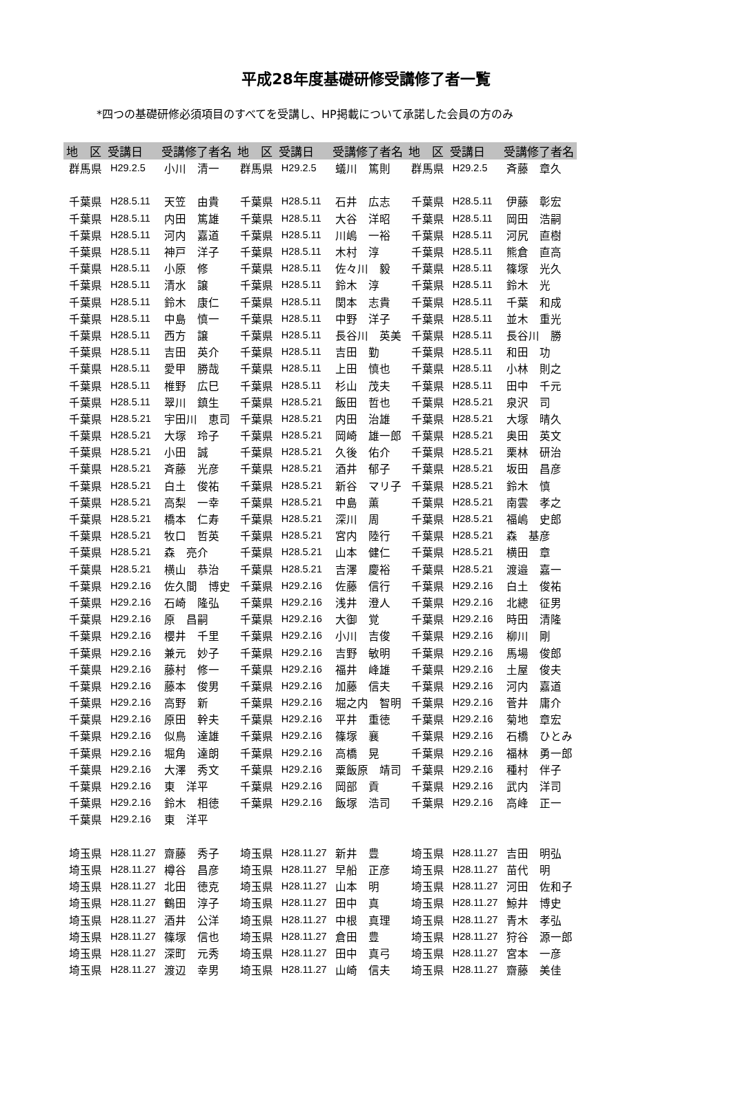平成28年度基礎研修受講修了者一覧
*四つの基礎研修必須項目のすべてを受講し、HP掲載について承諾した会員の方のみ
| 地 区 | 受講日 | 受講修了者名 | 地 区 | 受講日 | 受講修了者名 | 地 区 | 受講日 | 受講修了者名 |
| --- | --- | --- | --- | --- | --- | --- | --- | --- |
| 群馬県 | H29.2.5 | 小川 清一 | 群馬県 | H29.2.5 | 蟻川 篤則 | 群馬県 | H29.2.5 | 斉藤 章久 |
| 千葉県 | H28.5.11 | 天笠 由貴 | 千葉県 | H28.5.11 | 石井 広志 | 千葉県 | H28.5.11 | 伊藤 彰宏 |
| 千葉県 | H28.5.11 | 内田 篤雄 | 千葉県 | H28.5.11 | 大谷 洋昭 | 千葉県 | H28.5.11 | 岡田 浩嗣 |
| 千葉県 | H28.5.11 | 河内 嘉道 | 千葉県 | H28.5.11 | 川嶋 一裕 | 千葉県 | H28.5.11 | 河尻 直樹 |
| 千葉県 | H28.5.11 | 神戸 洋子 | 千葉県 | H28.5.11 | 木村 淳 | 千葉県 | H28.5.11 | 熊倉 直高 |
| 千葉県 | H28.5.11 | 小原 修 | 千葉県 | H28.5.11 | 佐々川 毅 | 千葉県 | H28.5.11 | 篠塚 光久 |
| 千葉県 | H28.5.11 | 清水 譲 | 千葉県 | H28.5.11 | 鈴木 淳 | 千葉県 | H28.5.11 | 鈴木 光 |
| 千葉県 | H28.5.11 | 鈴木 康仁 | 千葉県 | H28.5.11 | 関本 志貴 | 千葉県 | H28.5.11 | 千葉 和成 |
| 千葉県 | H28.5.11 | 中島 慎一 | 千葉県 | H28.5.11 | 中野 洋子 | 千葉県 | H28.5.11 | 並木 重光 |
| 千葉県 | H28.5.11 | 西方 譲 | 千葉県 | H28.5.11 | 長谷川 英美 | 千葉県 | H28.5.11 | 長谷川 勝 |
| 千葉県 | H28.5.11 | 吉田 英介 | 千葉県 | H28.5.11 | 吉田 勤 | 千葉県 | H28.5.11 | 和田 功 |
| 千葉県 | H28.5.11 | 愛甲 勝哉 | 千葉県 | H28.5.11 | 上田 慎也 | 千葉県 | H28.5.11 | 小林 則之 |
| 千葉県 | H28.5.11 | 椎野 広巳 | 千葉県 | H28.5.11 | 杉山 茂夫 | 千葉県 | H28.5.11 | 田中 千元 |
| 千葉県 | H28.5.11 | 翠川 鎮生 | 千葉県 | H28.5.21 | 飯田 哲也 | 千葉県 | H28.5.21 | 泉沢 司 |
| 千葉県 | H28.5.21 | 宇田川 恵司 | 千葉県 | H28.5.21 | 内田 治雄 | 千葉県 | H28.5.21 | 大塚 晴久 |
| 千葉県 | H28.5.21 | 大塚 玲子 | 千葉県 | H28.5.21 | 岡崎 雄一郎 | 千葉県 | H28.5.21 | 奥田 英文 |
| 千葉県 | H28.5.21 | 小田 誠 | 千葉県 | H28.5.21 | 久後 佑介 | 千葉県 | H28.5.21 | 栗林 研治 |
| 千葉県 | H28.5.21 | 斉藤 光彦 | 千葉県 | H28.5.21 | 酒井 郁子 | 千葉県 | H28.5.21 | 坂田 昌彦 |
| 千葉県 | H28.5.21 | 白土 俊祐 | 千葉県 | H28.5.21 | 新谷 マリ子 | 千葉県 | H28.5.21 | 鈴木 慎 |
| 千葉県 | H28.5.21 | 高梨 一幸 | 千葉県 | H28.5.21 | 中島 薫 | 千葉県 | H28.5.21 | 南雲 孝之 |
| 千葉県 | H28.5.21 | 橋本 仁寿 | 千葉県 | H28.5.21 | 深川 周 | 千葉県 | H28.5.21 | 福嶋 史郎 |
| 千葉県 | H28.5.21 | 牧口 哲英 | 千葉県 | H28.5.21 | 宮内 陸行 | 千葉県 | H28.5.21 | 森 基彦 |
| 千葉県 | H28.5.21 | 森 亮介 | 千葉県 | H28.5.21 | 山本 健仁 | 千葉県 | H28.5.21 | 横田 章 |
| 千葉県 | H28.5.21 | 横山 恭治 | 千葉県 | H28.5.21 | 吉澤 慶裕 | 千葉県 | H28.5.21 | 渡邉 嘉一 |
| 千葉県 | H29.2.16 | 佐久間 博史 | 千葉県 | H29.2.16 | 佐藤 信行 | 千葉県 | H29.2.16 | 白土 俊祐 |
| 千葉県 | H29.2.16 | 石崎 隆弘 | 千葉県 | H29.2.16 | 浅井 澄人 | 千葉県 | H29.2.16 | 北總 征男 |
| 千葉県 | H29.2.16 | 原 昌嗣 | 千葉県 | H29.2.16 | 大御 覚 | 千葉県 | H29.2.16 | 時田 清隆 |
| 千葉県 | H29.2.16 | 櫻井 千里 | 千葉県 | H29.2.16 | 小川 吉俊 | 千葉県 | H29.2.16 | 柳川 剛 |
| 千葉県 | H29.2.16 | 兼元 妙子 | 千葉県 | H29.2.16 | 吉野 敏明 | 千葉県 | H29.2.16 | 馬場 俊郎 |
| 千葉県 | H29.2.16 | 藤村 修一 | 千葉県 | H29.2.16 | 福井 峰雄 | 千葉県 | H29.2.16 | 土屋 俊夫 |
| 千葉県 | H29.2.16 | 藤本 俊男 | 千葉県 | H29.2.16 | 加藤 信夫 | 千葉県 | H29.2.16 | 河内 嘉道 |
| 千葉県 | H29.2.16 | 高野 新 | 千葉県 | H29.2.16 | 堀之内 智明 | 千葉県 | H29.2.16 | 菅井 庸介 |
| 千葉県 | H29.2.16 | 原田 幹夫 | 千葉県 | H29.2.16 | 平井 重徳 | 千葉県 | H29.2.16 | 菊地 章宏 |
| 千葉県 | H29.2.16 | 似鳥 達雄 | 千葉県 | H29.2.16 | 篠塚 襄 | 千葉県 | H29.2.16 | 石橋 ひとみ |
| 千葉県 | H29.2.16 | 堀角 達朗 | 千葉県 | H29.2.16 | 高橋 晃 | 千葉県 | H29.2.16 | 福林 勇一郎 |
| 千葉県 | H29.2.16 | 大澤 秀文 | 千葉県 | H29.2.16 | 粟飯原 靖司 | 千葉県 | H29.2.16 | 種村 伴子 |
| 千葉県 | H29.2.16 | 東 洋平 | 千葉県 | H29.2.16 | 岡部 貢 | 千葉県 | H29.2.16 | 武内 洋司 |
| 千葉県 | H29.2.16 | 鈴木 相徳 | 千葉県 | H29.2.16 | 飯塚 浩司 | 千葉県 | H29.2.16 | 高峰 正一 |
| 千葉県 | H29.2.16 | 東 洋平 | | | | | | |
| 埼玉県 | H28.11.27 | 齋藤 秀子 | 埼玉県 | H28.11.27 | 新井 豊 | 埼玉県 | H28.11.27 | 吉田 明弘 |
| 埼玉県 | H28.11.27 | 樽谷 昌彦 | 埼玉県 | H28.11.27 | 早船 正彦 | 埼玉県 | H28.11.27 | 苗代 明 |
| 埼玉県 | H28.11.27 | 北田 徳克 | 埼玉県 | H28.11.27 | 山本 明 | 埼玉県 | H28.11.27 | 河田 佐和子 |
| 埼玉県 | H28.11.27 | 鶴田 淳子 | 埼玉県 | H28.11.27 | 田中 真 | 埼玉県 | H28.11.27 | 鯨井 博史 |
| 埼玉県 | H28.11.27 | 酒井 公洋 | 埼玉県 | H28.11.27 | 中根 真理 | 埼玉県 | H28.11.27 | 青木 孝弘 |
| 埼玉県 | H28.11.27 | 篠塚 信也 | 埼玉県 | H28.11.27 | 倉田 豊 | 埼玉県 | H28.11.27 | 狩谷 源一郎 |
| 埼玉県 | H28.11.27 | 深町 元秀 | 埼玉県 | H28.11.27 | 田中 真弓 | 埼玉県 | H28.11.27 | 宮本 一彦 |
| 埼玉県 | H28.11.27 | 渡辺 幸男 | 埼玉県 | H28.11.27 | 山崎 信夫 | 埼玉県 | H28.11.27 | 齋藤 美佳 |